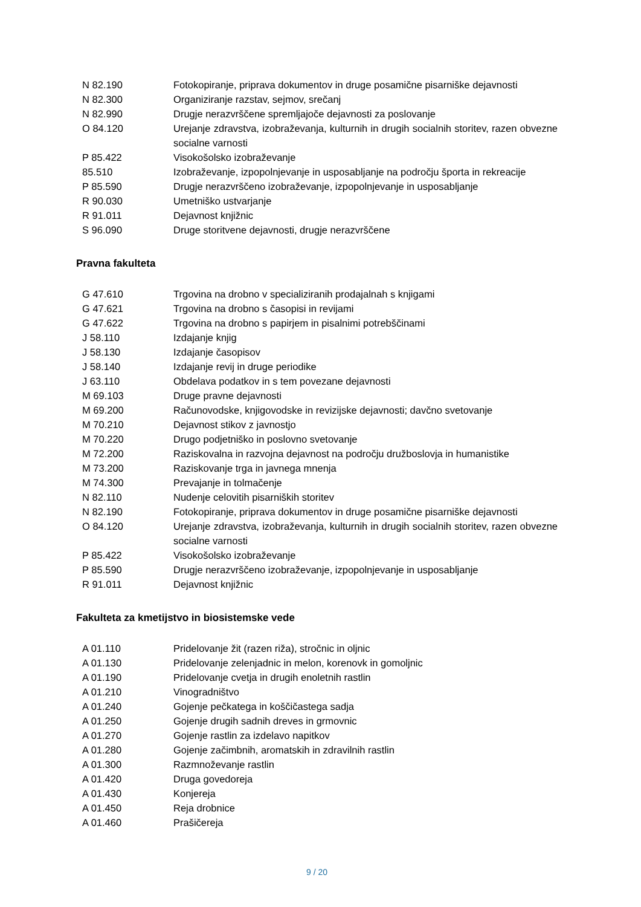| N 82.190 | Fotokopiranje, priprava dokumentov in druge posamične pisarniške dejavnosti |
| N 82.300 | Organiziranje razstav, sejmov, srečanj |
| N 82.990 | Drugje nerazvrščene spremljajoče dejavnosti za poslovanje |
| O 84.120 | Urejanje zdravstva, izobraževanja, kulturnih in drugih socialnih storitev, razen obvezne socialne varnosti |
| P 85.422 | Visokošolsko izobraževanje |
| 85.510 | Izobraževanje, izpopolnjevanje in usposabljanje na področju športa in rekreacije |
| P 85.590 | Drugje nerazvrščeno izobraževanje, izpopolnjevanje in usposabljanje |
| R 90.030 | Umetniško ustvarjanje |
| R 91.011 | Dejavnost knjižnic |
| S 96.090 | Druge storitvene dejavnosti, drugje nerazvrščene |
Pravna fakulteta
| G 47.610 | Trgovina na drobno v specializiranih prodajalnah s knjigami |
| G 47.621 | Trgovina na drobno s časopisi in revijami |
| G 47.622 | Trgovina na drobno s papirjem in pisalnimi potrebščinami |
| J 58.110 | Izdajanje knjig |
| J 58.130 | Izdajanje časopisov |
| J 58.140 | Izdajanje revij in druge periodike |
| J 63.110 | Obdelava podatkov in s tem povezane dejavnosti |
| M 69.103 | Druge pravne dejavnosti |
| M 69.200 | Računovodske, knjigovodske in revizijske dejavnosti; davčno svetovanje |
| M 70.210 | Dejavnost stikov z javnostjo |
| M 70.220 | Drugo podjetniško in poslovno svetovanje |
| M 72.200 | Raziskovalna in razvojna dejavnost na področju družboslovja in humanistike |
| M 73.200 | Raziskovanje trga in javnega mnenja |
| M 74.300 | Prevajanje in tolmačenje |
| N 82.110 | Nudenje celovitih pisarniških storitev |
| N 82.190 | Fotokopiranje, priprava dokumentov in druge posamične pisarniške dejavnosti |
| O 84.120 | Urejanje zdravstva, izobraževanja, kulturnih in drugih socialnih storitev, razen obvezne socialne varnosti |
| P 85.422 | Visokošolsko izobraževanje |
| P 85.590 | Drugje nerazvrščeno izobraževanje, izpopolnjevanje in usposabljanje |
| R 91.011 | Dejavnost knjižnic |
Fakulteta za kmetijstvo in biosistemske vede
| A 01.110 | Pridelovanje žit (razen riža), stročnic in oljnic |
| A 01.130 | Pridelovanje zelenjadnic in melon, korenovk in gomoljnic |
| A 01.190 | Pridelovanje cvetja in drugih enoletnih rastlin |
| A 01.210 | Vinogradništvo |
| A 01.240 | Gojenje pečkatega in koščičastega sadja |
| A 01.250 | Gojenje drugih sadnih dreves in grmovnic |
| A 01.270 | Gojenje rastlin za izdelavo napitkov |
| A 01.280 | Gojenje začimbnih, aromatskih in zdravilnih rastlin |
| A 01.300 | Razmnoževanje rastlin |
| A 01.420 | Druga govedoreja |
| A 01.430 | Konjereja |
| A 01.450 | Reja drobnice |
| A 01.460 | Prašičereja |
9 / 20